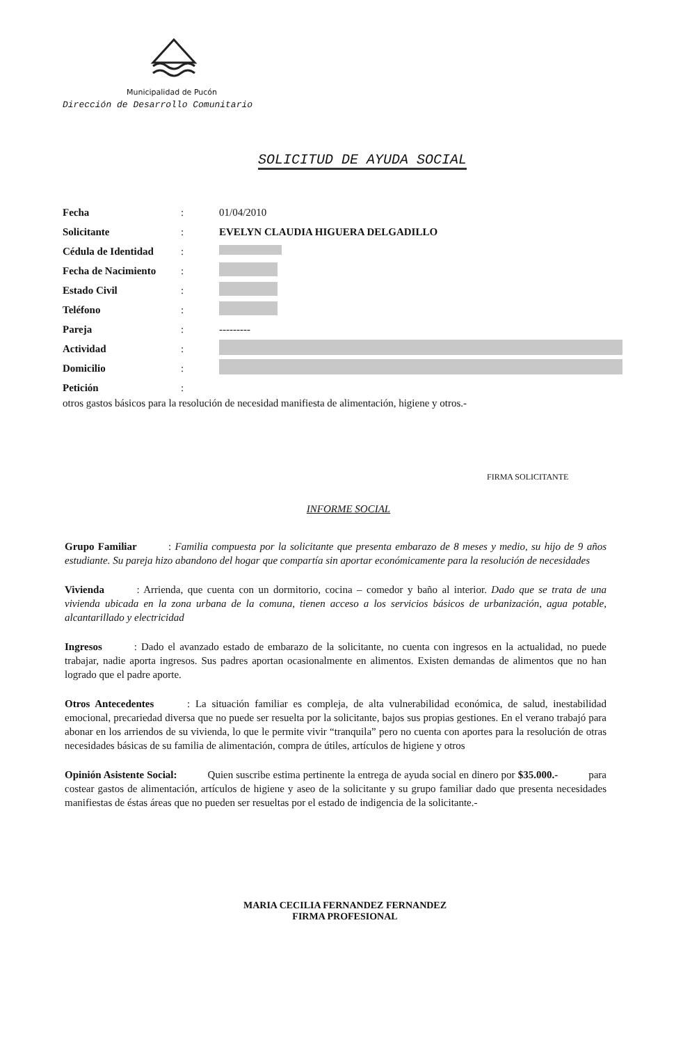Municipalidad de Pucón
Dirección de Desarrollo Comunitario
SOLICITUD DE AYUDA SOCIAL
Fecha : 01/04/2010
Solicitante :
EVELYN CLAUDIA HIGUERA DELGADILLO
Cédula de Identidad
:
Fecha de Nacimiento
:
Estado Civil :
Teléfono :
Pareja : ---------
Actividad :
Domicilio :
Petición :
otros gastos básicos para la resolución de necesidad manifiesta de alimentación, higiene y otros.-
FIRMA SOLICITANTE
INFORME SOCIAL
Grupo Familiar : Familia compuesta por la solicitante que presenta embarazo de 8 meses y medio, su hijo de 9 años estudiante. Su pareja hizo abandono del hogar que compartía sin aportar económicamente para la resolución de necesidades
Vivienda : Arrienda, que cuenta con un dormitorio, cocina – comedor y baño al interior. Dado que se trata de una vivienda ubicada en la zona urbana de la comuna, tienen acceso a los servicios básicos de urbanización, agua potable, alcantarillado y electricidad
Ingresos : Dado el avanzado estado de embarazo de la solicitante, no cuenta con ingresos en la actualidad, no puede trabajar, nadie aporta ingresos. Sus padres aportan ocasionalmente en alimentos. Existen demandas de alimentos que no han logrado que el padre aporte.
Otros Antecedentes : La situación familiar es compleja, de alta vulnerabilidad económica, de salud, inestabilidad emocional, precariedad diversa que no puede ser resuelta por la solicitante, bajos sus propias gestiones. En el verano trabajó para abonar en los arriendos de su vivienda, lo que le permite vivir “tranquila” pero no cuenta con aportes para la resolución de otras necesidades básicas de su familia de alimentación, compra de útiles, artículos de higiene y otros
Opinión Asistente Social: Quien suscribe estima pertinente la entrega de ayuda social en dinero por $35.000.- para costear gastos de alimentación, artículos de higiene y aseo de la solicitante y su grupo familiar dado que presenta necesidades manifiestas de éstas áreas que no pueden ser resueltas por el estado de indigencia de la solicitante.-
MARIA CECILIA FERNANDEZ FERNANDEZ
FIRMA PROFESIONAL